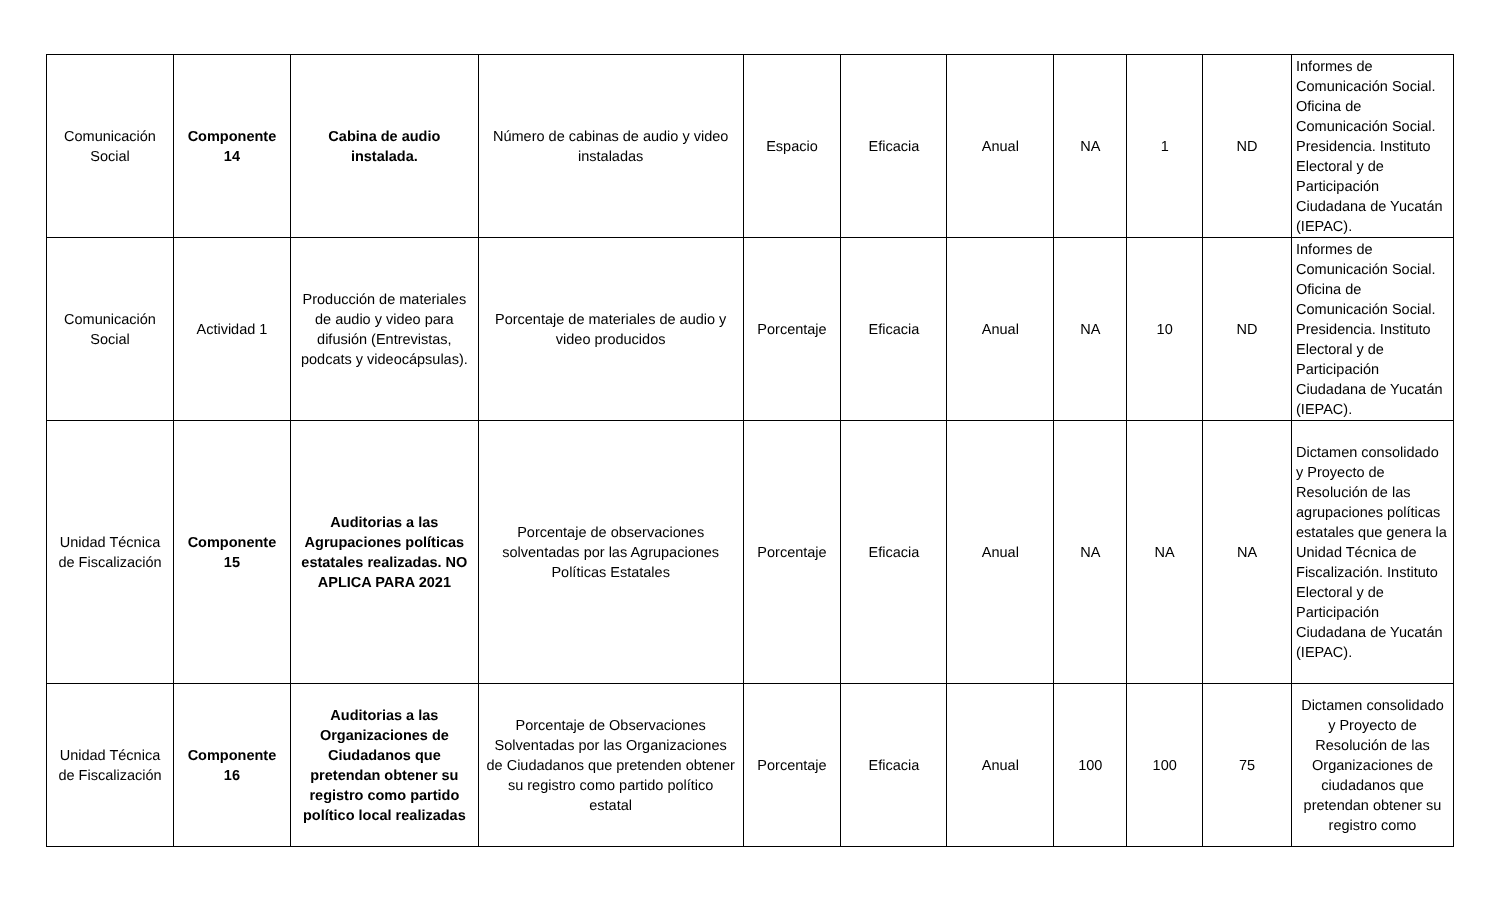| Comunicación Social | Componente 14 | Cabina de audio instalada. | Número de cabinas de audio y video instaladas | Espacio | Eficacia | Anual | NA | 1 | ND | Informes de Comunicación Social. Oficina de Comunicación Social. Presidencia. Instituto Electoral y de Participación Ciudadana de Yucatán (IEPAC). |
| Comunicación Social | Actividad 1 | Producción de materiales de audio y video para difusión (Entrevistas, podcats y videocápsulas). | Porcentaje de materiales de audio y video producidos | Porcentaje | Eficacia | Anual | NA | 10 | ND | Informes de Comunicación Social. Oficina de Comunicación Social. Presidencia. Instituto Electoral y de Participación Ciudadana de Yucatán (IEPAC). |
| Unidad Técnica de Fiscalización | Componente 15 | Auditorias a las Agrupaciones políticas estatales realizadas. NO APLICA PARA 2021 | Porcentaje de observaciones solventadas por las Agrupaciones Políticas Estatales | Porcentaje | Eficacia | Anual | NA | NA | NA | Dictamen consolidado y Proyecto de Resolución de las agrupaciones políticas estatales que genera la Unidad Técnica de Fiscalización. Instituto Electoral y de Participación Ciudadana de Yucatán (IEPAC). |
| Unidad Técnica de Fiscalización | Componente 16 | Auditorias a las Organizaciones de Ciudadanos que pretendan obtener su registro como partido político local realizadas | Porcentaje de Observaciones Solventadas por las Organizaciones de Ciudadanos que pretenden obtener su registro como partido político estatal | Porcentaje | Eficacia | Anual | 100 | 100 | 75 | Dictamen consolidado y Proyecto de Resolución de las Organizaciones de ciudadanos que pretendan obtener su registro como |